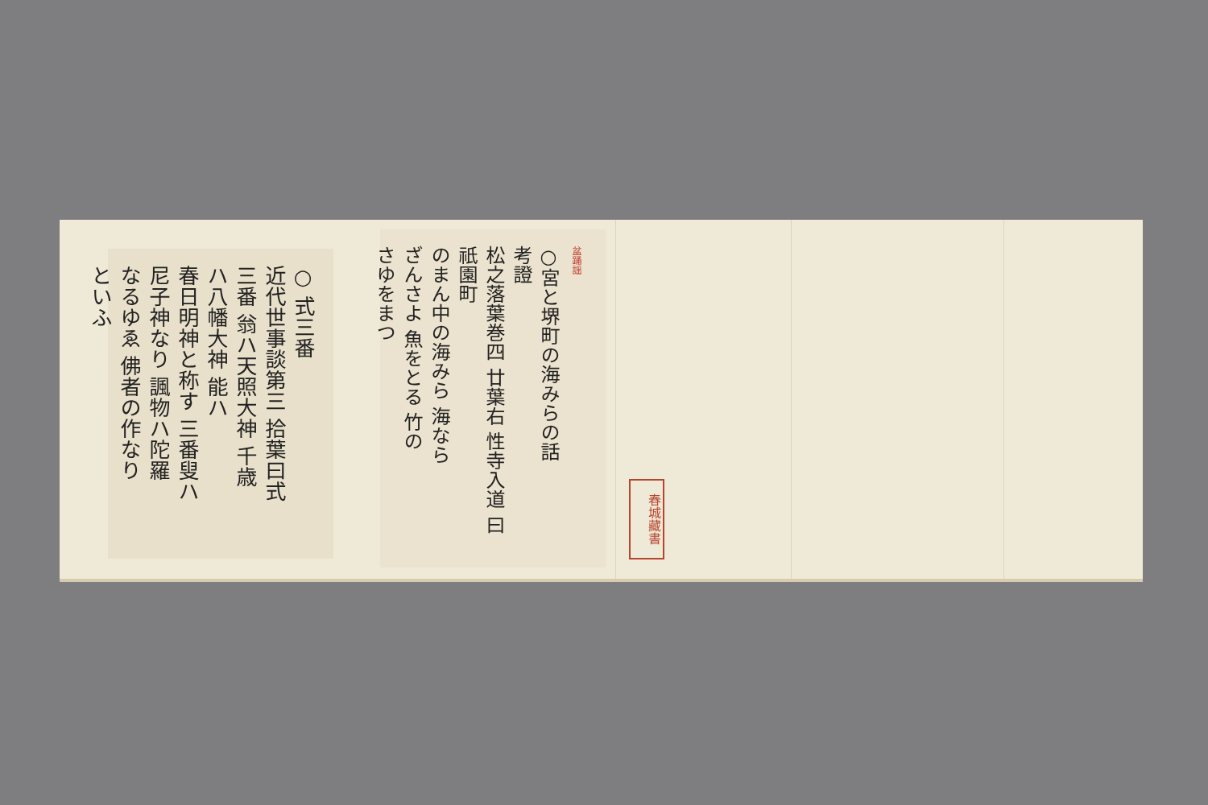○ 式三番
近代世事談第三 拾葉曰式
三番 翁ハ天照大神 千歳
ハ八幡大神 能ハ
春日明神と称す 三番叟ハ
尼子神なり 諷物ハ陀羅
なるゆゑ 佛者の作なり
といふ
盆踊謡
○宮と堺町の海みらの話
考證
松之落葉巻四 廿葉右 性寺入道 曰 祇園町
のまん中の海みら 海なら
ざんさよ 魚をとる 竹の
さゆをまつ
春城藏書